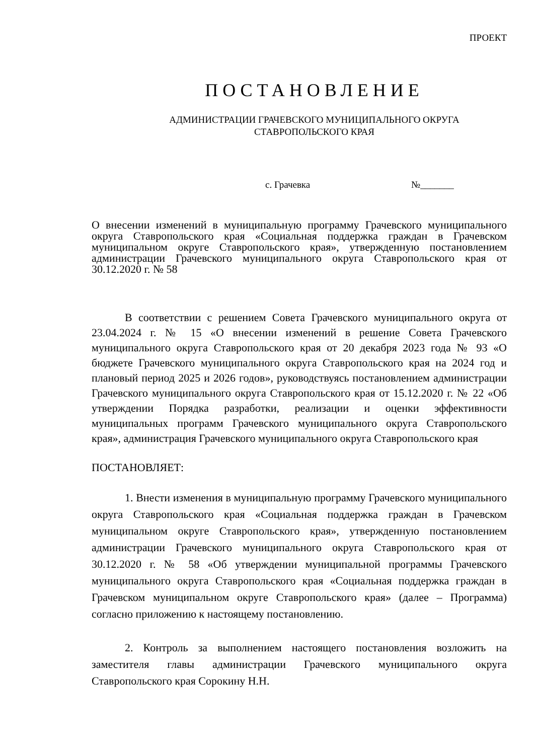ПРОЕКТ
ПОСТАНОВЛЕНИЕ
АДМИНИСТРАЦИИ ГРАЧЕВСКОГО МУНИЦИПАЛЬНОГО ОКРУГА
СТАВРОПОЛЬСКОГО КРАЯ
с. Грачевка №_______
О внесении изменений в муниципальную программу Грачевского муниципального округа Ставропольского края «Социальная поддержка граждан в Грачевском муниципальном округе Ставропольского края», утвержденную постановлением администрации Грачевского муниципального округа Ставропольского края от 30.12.2020 г. № 58
В соответствии с решением Совета Грачевского муниципального округа от 23.04.2024 г. № 15 «О внесении изменений в решение Совета Грачевского муниципального округа Ставропольского края от 20 декабря 2023 года № 93 «О бюджете Грачевского муниципального округа Ставропольского края на 2024 год и плановый период 2025 и 2026 годов», руководствуясь постановлением администрации Грачевского муниципального округа Ставропольского края от 15.12.2020 г. № 22 «Об утверждении Порядка разработки, реализации и оценки эффективности муниципальных программ Грачевского муниципального округа Ставропольского края», администрация Грачевского муниципального округа Ставропольского края
ПОСТАНОВЛЯЕТ:
1. Внести изменения в муниципальную программу Грачевского муниципального округа Ставропольского края «Социальная поддержка граждан в Грачевском муниципальном округе Ставропольского края», утвержденную постановлением администрации Грачевского муниципального округа Ставропольского края от 30.12.2020 г. № 58 «Об утверждении муниципальной программы Грачевского муниципального округа Ставропольского края «Социальная поддержка граждан в Грачевском муниципальном округе Ставропольского края» (далее – Программа) согласно приложению к настоящему постановлению.
2. Контроль за выполнением настоящего постановления возложить на заместителя главы администрации Грачевского муниципального округа Ставропольского края Сорокину Н.Н.